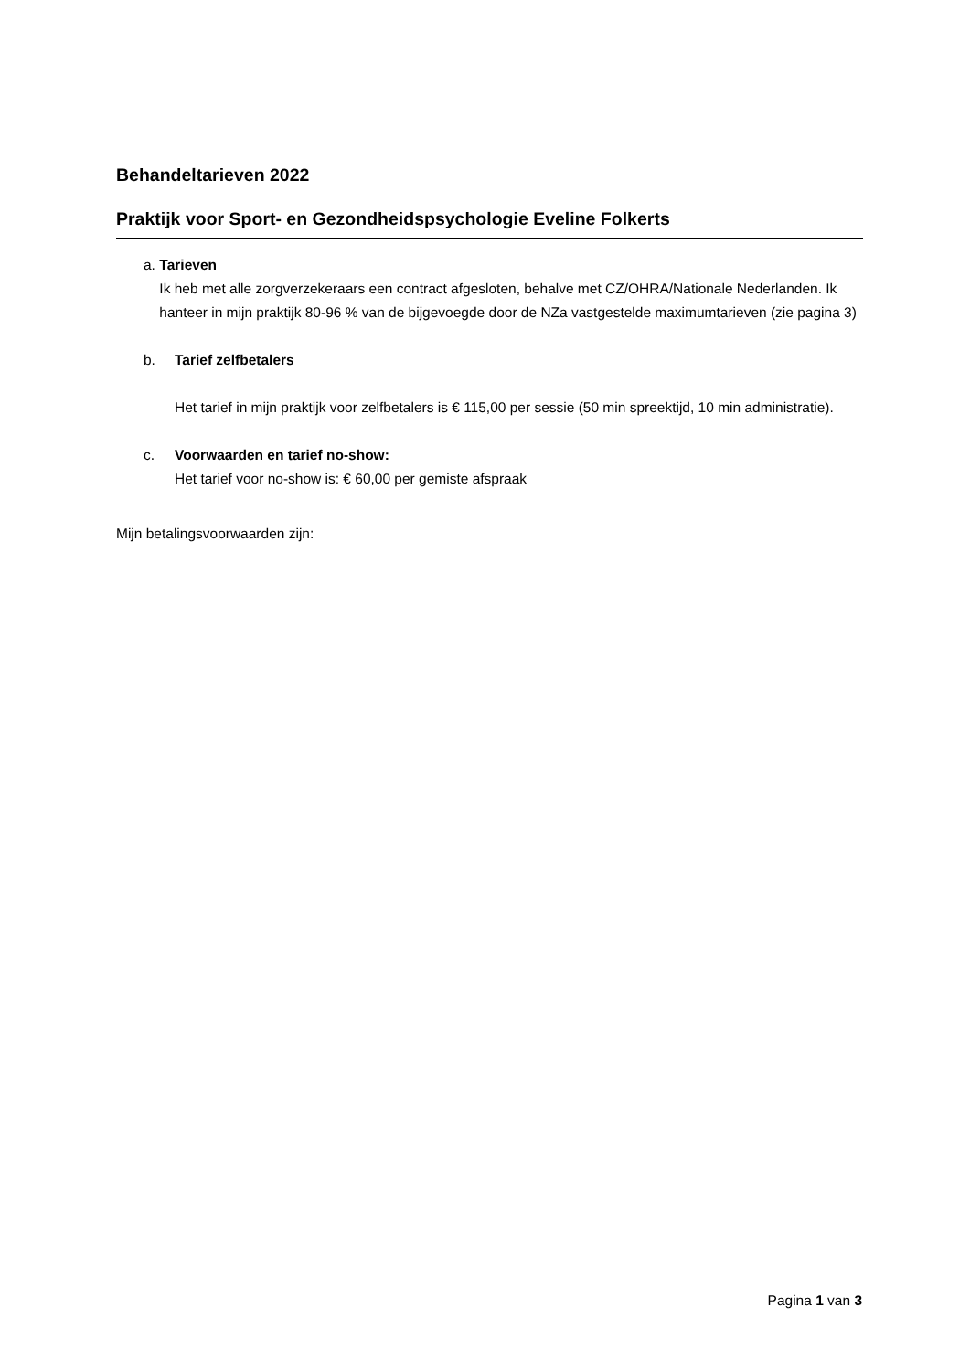Behandeltarieven 2022
Praktijk voor Sport- en Gezondheidspsychologie Eveline Folkerts
a. Tarieven
Ik heb met alle zorgverzekeraars een contract afgesloten, behalve met CZ/OHRA/Nationale Nederlanden. Ik hanteer in mijn praktijk 80-96 % van de bijgevoegde door de NZa vastgestelde maximumtarieven (zie pagina 3)
b. Tarief zelfbetalers
Het tarief in mijn praktijk voor zelfbetalers is € 115,00 per sessie (50 min spreektijd, 10 min administratie).
c. Voorwaarden en tarief no-show:
Het tarief voor no-show is: € 60,00 per gemiste afspraak
Mijn betalingsvoorwaarden zijn:
Pagina 1 van 3